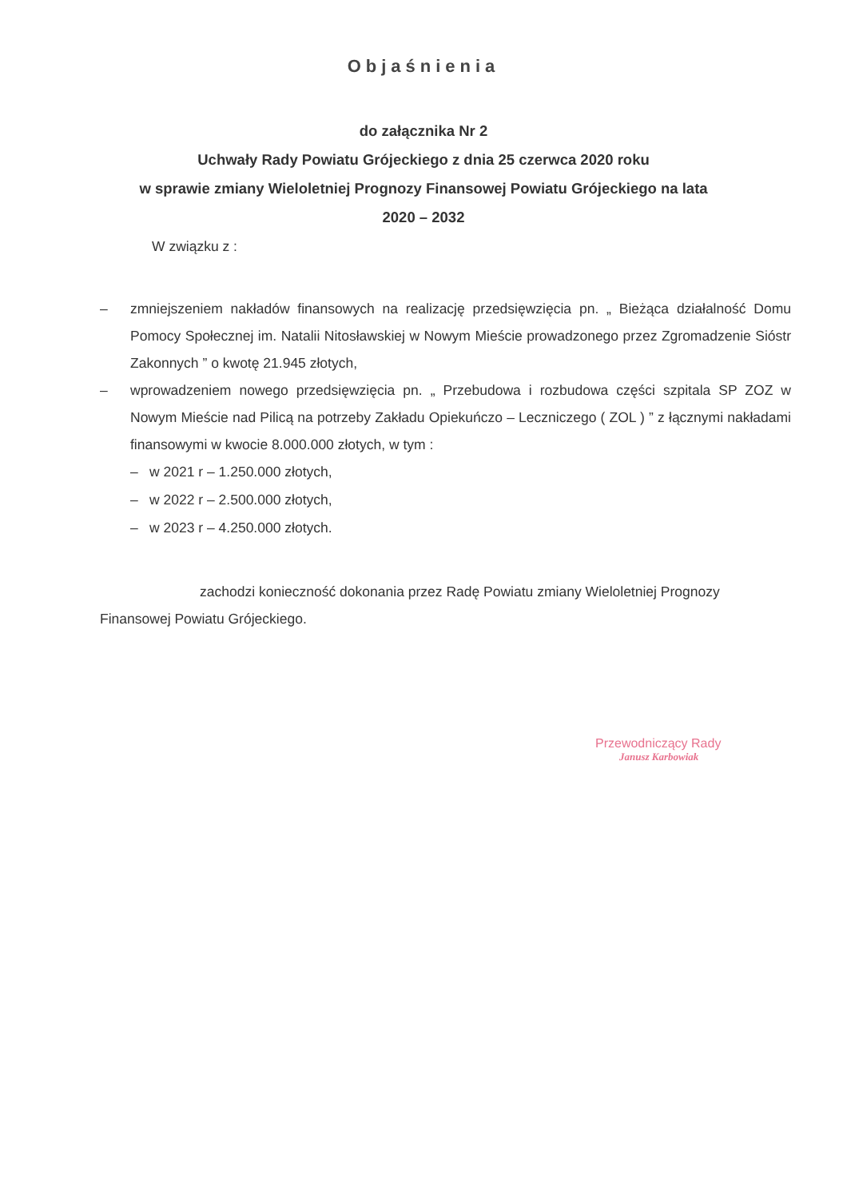Objaśnienia
do załącznika Nr 2
Uchwały Rady Powiatu Grójeckiego z dnia 25 czerwca 2020 roku
w sprawie zmiany Wieloletniej Prognozy Finansowej Powiatu Grójeckiego na lata
2020 – 2032
W związku z :
– zmniejszeniem nakładów finansowych na realizację przedsięwzięcia pn. „ Bieżąca działalność Domu Pomocy Społecznej im. Natalii Nitosławskiej w Nowym Mieście prowadzonego przez Zgromadzenie Sióstr Zakonnych ” o kwotę 21.945 złotych,
– wprowadzeniem nowego przedsięwzięcia pn. „ Przebudowa i rozbudowa części szpitala SP ZOZ w Nowym Mieście nad Pilicą na potrzeby Zakładu Opiekuńczo – Leczniczego ( ZOL ) ” z łącznymi nakładami finansowymi w kwocie 8.000.000 złotych, w tym :
– w 2021 r – 1.250.000 złotych,
– w 2022 r – 2.500.000 złotych,
– w 2023 r – 4.250.000 złotych.
zachodzi konieczność dokonania przez Radę Powiatu zmiany Wieloletniej Prognozy Finansowej Powiatu Grójeckiego.
Przewodniczący Rady
Janusz Karbowiak